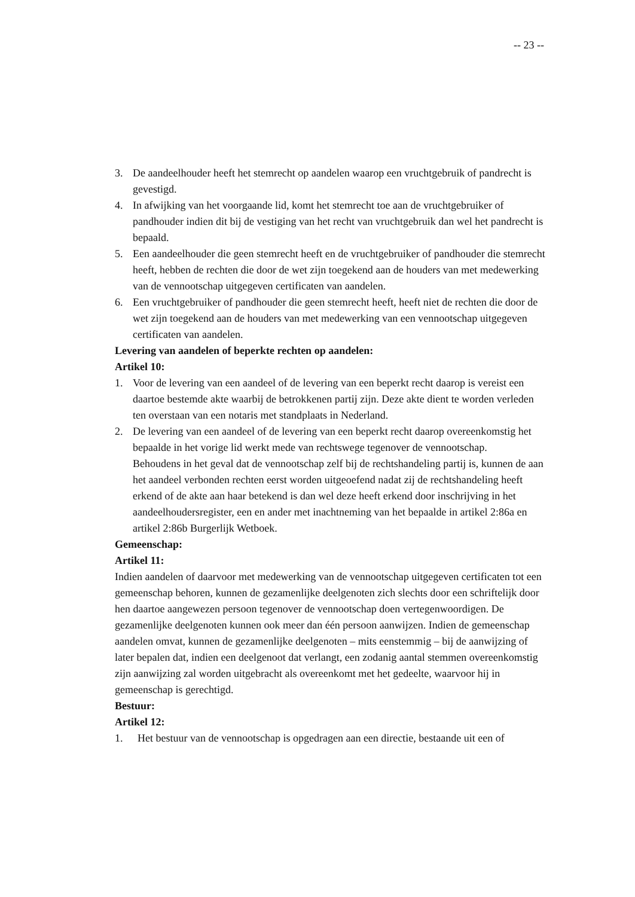-- 23 --
3. De aandeelhouder heeft het stemrecht op aandelen waarop een vruchtgebruik of pandrecht is gevestigd.
4. In afwijking van het voorgaande lid, komt het stemrecht toe aan de vruchtgebruiker of pandhouder indien dit bij de vestiging van het recht van vruchtgebruik dan wel het pandrecht is bepaald.
5. Een aandeelhouder die geen stemrecht heeft en de vruchtgebruiker of pandhouder die stemrecht heeft, hebben de rechten die door de wet zijn toegekend aan de houders van met medewerking van de vennootschap uitgegeven certificaten van aandelen.
6. Een vruchtgebruiker of pandhouder die geen stemrecht heeft, heeft niet de rechten die door de wet zijn toegekend aan de houders van met medewerking van een vennootschap uitgegeven certificaten van aandelen.
Levering van aandelen of beperkte rechten op aandelen:
Artikel 10:
1. Voor de levering van een aandeel of de levering van een beperkt recht daarop is vereist een daartoe bestemde akte waarbij de betrokkenen partij zijn. Deze akte dient te worden verleden ten overstaan van een notaris met standplaats in Nederland.
2. De levering van een aandeel of de levering van een beperkt recht daarop overeenkomstig het bepaalde in het vorige lid werkt mede van rechtswege tegenover de vennootschap.
Behoudens in het geval dat de vennootschap zelf bij de rechtshandeling partij is, kunnen de aan het aandeel verbonden rechten eerst worden uitgeoefend nadat zij de rechtshandeling heeft erkend of de akte aan haar betekend is dan wel deze heeft erkend door inschrijving in het aandeelhoudersregister, een en ander met inachtneming van het bepaalde in artikel 2:86a en artikel 2:86b Burgerlijk Wetboek.
Gemeenschap:
Artikel 11:
Indien aandelen of daarvoor met medewerking van de vennootschap uitgegeven certificaten tot een gemeenschap behoren, kunnen de gezamenlijke deelgenoten zich slechts door een schriftelijk door hen daartoe aangewezen persoon tegenover de vennootschap doen vertegenwoordigen. De gezamenlijke deelgenoten kunnen ook meer dan één persoon aanwijzen. Indien de gemeenschap aandelen omvat, kunnen de gezamenlijke deelgenoten – mits eenstemmig – bij de aanwijzing of later bepalen dat, indien een deelgenoot dat verlangt, een zodanig aantal stemmen overeenkomstig zijn aanwijzing zal worden uitgebracht als overeenkomt met het gedeelte, waarvoor hij in gemeenschap is gerechtigd.
Bestuur:
Artikel 12:
1. Het bestuur van de vennootschap is opgedragen aan een directie, bestaande uit een of